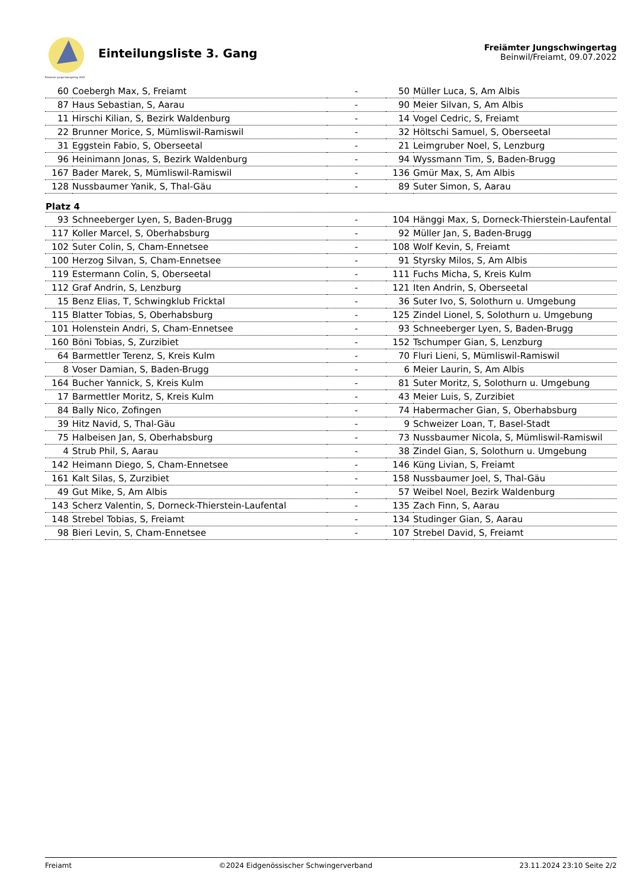Freiämter Jungschwingertag 2022
Einteilungsliste 3. Gang
Freiämter Jungschwingertag
Beinwil/Freiamt, 09.07.2022
| 60 | Coebergh Max, S, Freiamt | - | 50 | Müller Luca, S, Am Albis |
| 87 | Haus Sebastian, S, Aarau | - | 90 | Meier Silvan, S, Am Albis |
| 11 | Hirschi Kilian, S, Bezirk Waldenburg | - | 14 | Vogel Cedric, S, Freiamt |
| 22 | Brunner Morice, S, Mümliswil-Ramiswil | - | 32 | Höltschi Samuel, S, Oberseetal |
| 31 | Eggstein Fabio, S, Oberseetal | - | 21 | Leimgruber Noel, S, Lenzburg |
| 96 | Heinimann Jonas, S, Bezirk Waldenburg | - | 94 | Wyssmann Tim, S, Baden-Brugg |
| 167 | Bader Marek, S, Mümliswil-Ramiswil | - | 136 | Gmür Max, S, Am Albis |
| 128 | Nussbaumer Yanik, S, Thal-Gäu | - | 89 | Suter Simon, S, Aarau |
| Platz 4 | | | | |
| 93 | Schneeberger Lyen, S, Baden-Brugg | - | 104 | Hänggi Max, S, Dorneck-Thierstein-Laufental |
| 117 | Koller Marcel, S, Oberhabsburg | - | 92 | Müller Jan, S, Baden-Brugg |
| 102 | Suter Colin, S, Cham-Ennetsee | - | 108 | Wolf Kevin, S, Freiamt |
| 100 | Herzog Silvan, S, Cham-Ennetsee | - | 91 | Styrsky Milos, S, Am Albis |
| 119 | Estermann Colin, S, Oberseetal | - | 111 | Fuchs Micha, S, Kreis Kulm |
| 112 | Graf Andrin, S, Lenzburg | - | 121 | Iten Andrin, S, Oberseetal |
| 15 | Benz Elias, T, Schwingklub Fricktal | - | 36 | Suter Ivo, S, Solothurn u. Umgebung |
| 115 | Blatter Tobias, S, Oberhabsburg | - | 125 | Zindel Lionel, S, Solothurn u. Umgebung |
| 101 | Holenstein Andri, S, Cham-Ennetsee | - | 93 | Schneeberger Lyen, S, Baden-Brugg |
| 160 | Böni Tobias, S, Zurzibiet | - | 152 | Tschumper Gian, S, Lenzburg |
| 64 | Barmettler Terenz, S, Kreis Kulm | - | 70 | Fluri Lieni, S, Mümliswil-Ramiswil |
| 8 | Voser Damian, S, Baden-Brugg | - | 6 | Meier Laurin, S, Am Albis |
| 164 | Bucher Yannick, S, Kreis Kulm | - | 81 | Suter Moritz, S, Solothurn u. Umgebung |
| 17 | Barmettler Moritz, S, Kreis Kulm | - | 43 | Meier Luis, S, Zurzibiet |
| 84 | Bally Nico, Zofingen | - | 74 | Habermacher Gian, S, Oberhabsburg |
| 39 | Hitz Navid, S, Thal-Gäu | - | 9 | Schweizer Loan, T, Basel-Stadt |
| 75 | Halbeisen Jan, S, Oberhabsburg | - | 73 | Nussbaumer Nicola, S, Mümliswil-Ramiswil |
| 4 | Strub Phil, S, Aarau | - | 38 | Zindel Gian, S, Solothurn u. Umgebung |
| 142 | Heimann Diego, S, Cham-Ennetsee | - | 146 | Küng Livian, S, Freiamt |
| 161 | Kalt Silas, S, Zurzibiet | - | 158 | Nussbaumer Joel, S, Thal-Gäu |
| 49 | Gut Mike, S, Am Albis | - | 57 | Weibel Noel, Bezirk Waldenburg |
| 143 | Scherz Valentin, S, Dorneck-Thierstein-Laufental | - | 135 | Zach Finn, S, Aarau |
| 148 | Strebel Tobias, S, Freiamt | - | 134 | Studinger Gian, S, Aarau |
| 98 | Bieri Levin, S, Cham-Ennetsee | - | 107 | Strebel David, S, Freiamt |
Freiamt ©2024 Eidgenössischer Schwingerverband 23.11.2024 23:10 Seite 2/2